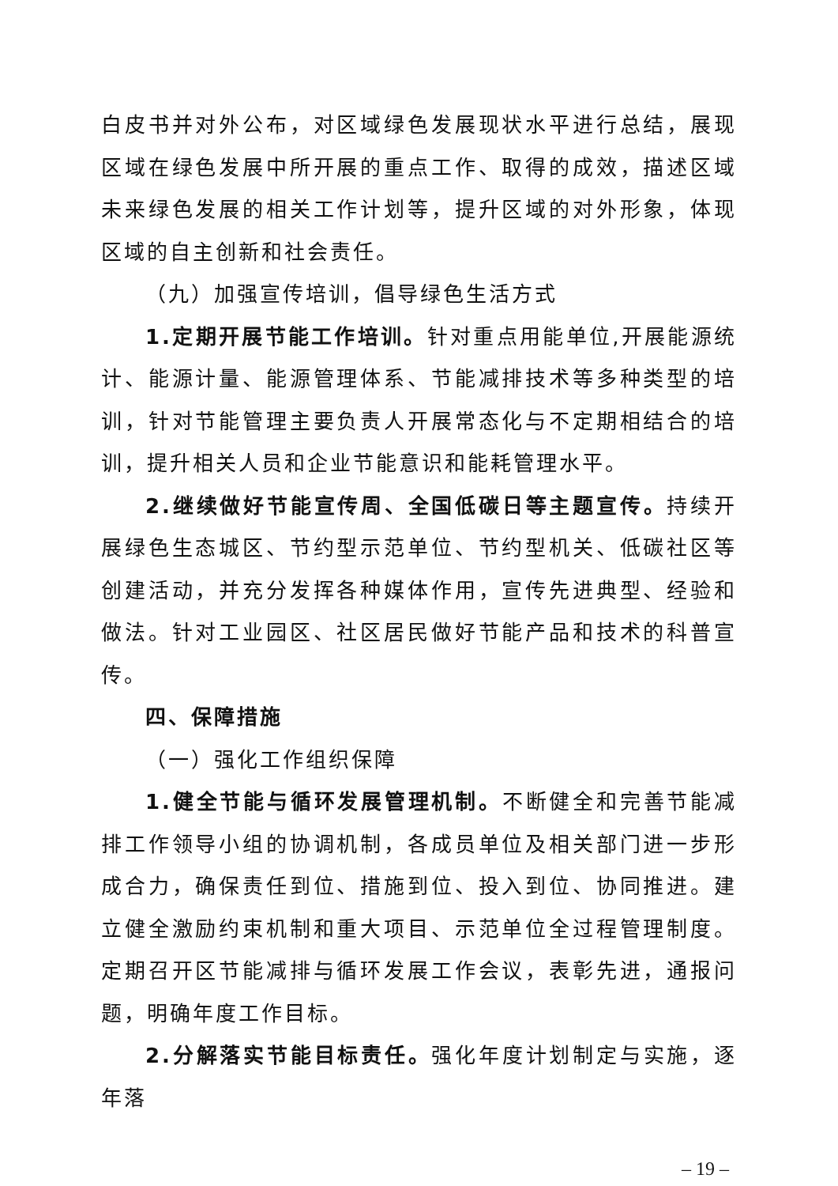白皮书并对外公布，对区域绿色发展现状水平进行总结，展现区域在绿色发展中所开展的重点工作、取得的成效，描述区域未来绿色发展的相关工作计划等，提升区域的对外形象，体现区域的自主创新和社会责任。
（九）加强宣传培训，倡导绿色生活方式
1.定期开展节能工作培训。针对重点用能单位,开展能源统计、能源计量、能源管理体系、节能减排技术等多种类型的培训，针对节能管理主要负责人开展常态化与不定期相结合的培训，提升相关人员和企业节能意识和能耗管理水平。
2.继续做好节能宣传周、全国低碳日等主题宣传。持续开展绿色生态城区、节约型示范单位、节约型机关、低碳社区等创建活动，并充分发挥各种媒体作用，宣传先进典型、经验和做法。针对工业园区、社区居民做好节能产品和技术的科普宣传。
四、保障措施
（一）强化工作组织保障
1.健全节能与循环发展管理机制。不断健全和完善节能减排工作领导小组的协调机制，各成员单位及相关部门进一步形成合力，确保责任到位、措施到位、投入到位、协同推进。建立健全激励约束机制和重大项目、示范单位全过程管理制度。定期召开区节能减排与循环发展工作会议，表彰先进，通报问题，明确年度工作目标。
2.分解落实节能目标责任。强化年度计划制定与实施，逐年落
– 19 –